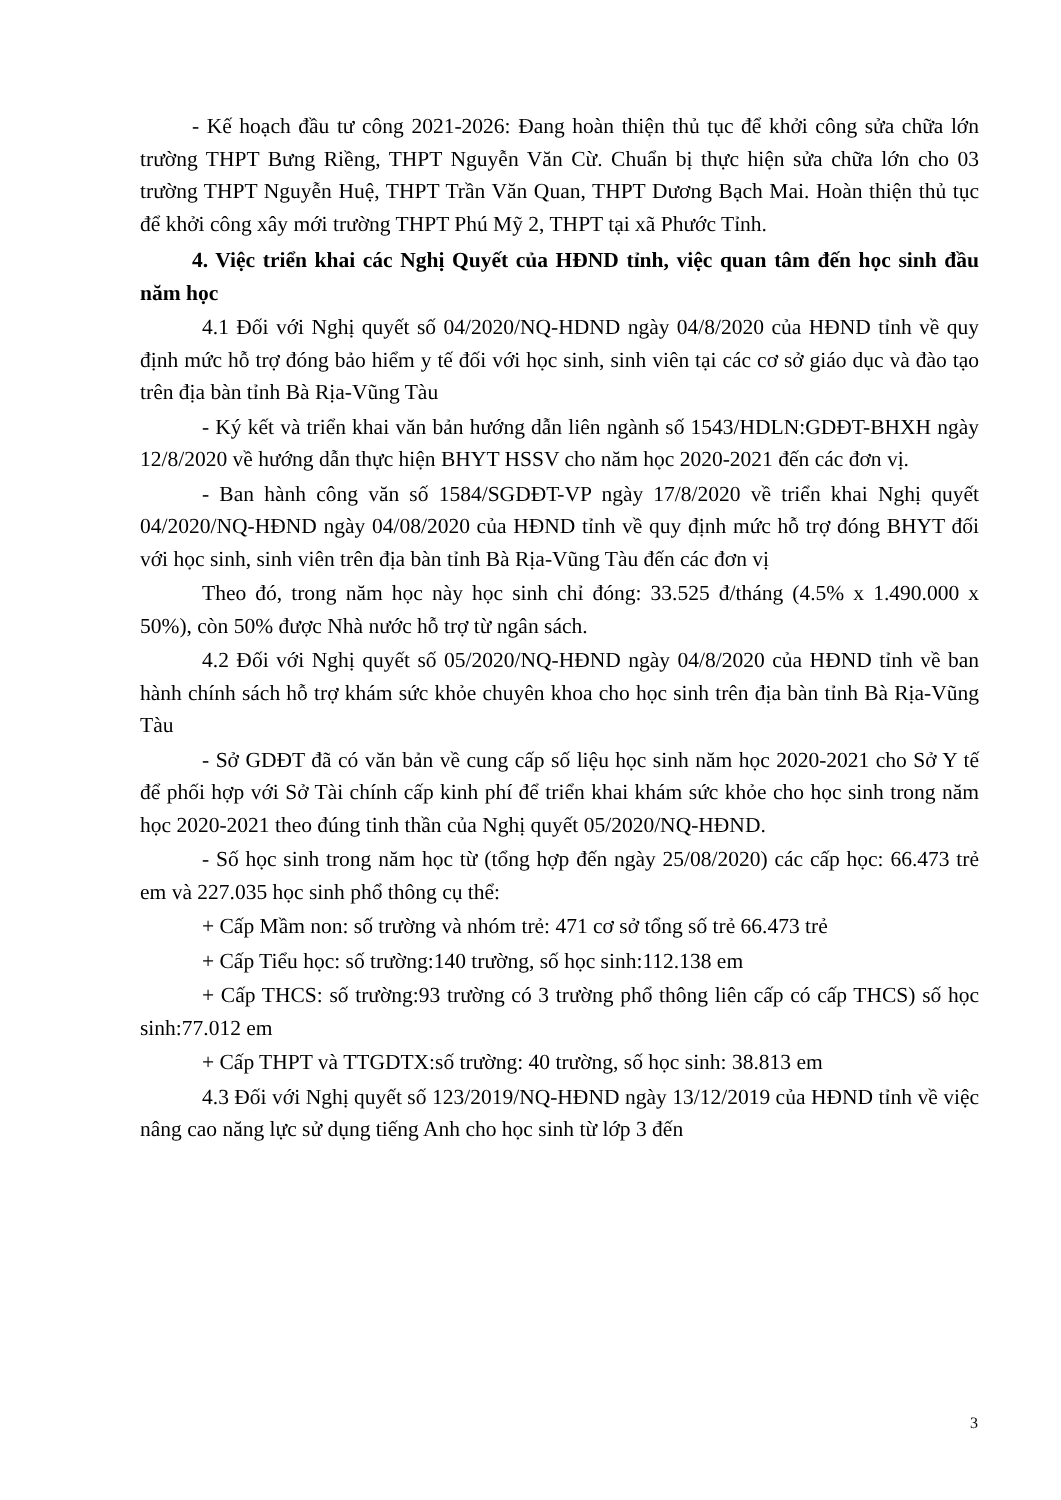- Kế hoạch đầu tư công 2021-2026: Đang hoàn thiện thủ tục để khởi công sửa chữa lớn trường THPT Bưng Riềng, THPT Nguyễn Văn Cừ. Chuẩn bị thực hiện sửa chữa lớn cho 03 trường THPT Nguyễn Huệ, THPT Trần Văn Quan, THPT Dương Bạch Mai. Hoàn thiện thủ tục để khởi công xây mới trường THPT Phú Mỹ 2, THPT tại xã Phước Tỉnh.
4. Việc triển khai các Nghị Quyết của HĐND tỉnh, việc quan tâm đến học sinh đầu năm học
4.1 Đối với Nghị quyết số 04/2020/NQ-HDND ngày 04/8/2020 của HĐND tỉnh về quy định mức hỗ trợ đóng bảo hiểm y tế đối với học sinh, sinh viên tại các cơ sở giáo dục và đào tạo trên địa bàn tỉnh Bà Rịa-Vũng Tàu
- Ký kết và triển khai văn bản hướng dẫn liên ngành số 1543/HDLN:GDĐT-BHXH ngày 12/8/2020 về hướng dẫn thực hiện BHYT HSSV cho năm học 2020-2021 đến các đơn vị.
- Ban hành công văn số 1584/SGDĐT-VP ngày 17/8/2020 về triển khai Nghị quyết 04/2020/NQ-HĐND ngày 04/08/2020 của HĐND tỉnh về quy định mức hỗ trợ đóng BHYT đối với học sinh, sinh viên trên địa bàn tỉnh Bà Rịa-Vũng Tàu đến các đơn vị
Theo đó, trong năm học này học sinh chỉ đóng: 33.525 đ/tháng (4.5% x 1.490.000 x 50%), còn 50% được Nhà nước hỗ trợ từ ngân sách.
4.2 Đối với Nghị quyết số 05/2020/NQ-HĐND ngày 04/8/2020 của HĐND tỉnh về ban hành chính sách hỗ trợ khám sức khỏe chuyên khoa cho học sinh trên địa bàn tỉnh Bà Rịa-Vũng Tàu
- Sở GDĐT đã có văn bản về cung cấp số liệu học sinh năm học 2020-2021 cho Sở Y tế để phối hợp với Sở Tài chính cấp kinh phí để triển khai khám sức khỏe cho học sinh trong năm học 2020-2021 theo đúng tinh thần của Nghị quyết 05/2020/NQ-HĐND.
- Số học sinh trong năm học từ (tổng hợp đến ngày 25/08/2020) các cấp học: 66.473 trẻ em và 227.035 học sinh phổ thông cụ thể:
+ Cấp Mầm non: số trường và nhóm trẻ: 471 cơ sở tổng số trẻ 66.473 trẻ
+ Cấp Tiểu học: số trường:140 trường, số học sinh:112.138 em
+ Cấp THCS: số trường:93 trường có 3 trường phổ thông liên cấp có cấp THCS) số học sinh:77.012 em
+ Cấp THPT và TTGDTX:số trường: 40 trường, số học sinh: 38.813 em
4.3 Đối với Nghị quyết số 123/2019/NQ-HĐND ngày 13/12/2019 của HĐND tỉnh về việc nâng cao năng lực sử dụng tiếng Anh cho học sinh từ lớp 3 đến
3